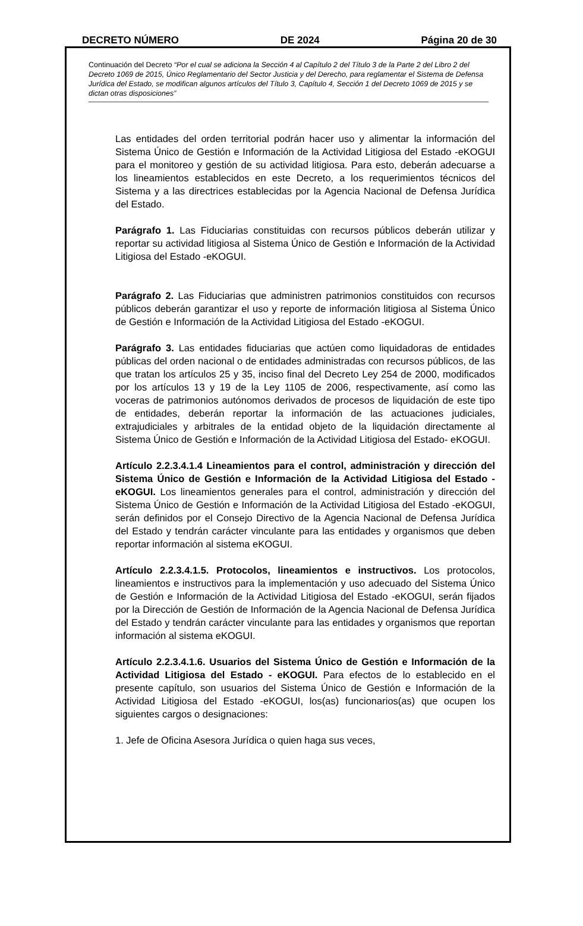DECRETO NÚMERO DE 2024 Página 20 de 30
Continuación del Decreto “Por el cual se adiciona la Sección 4 al Capítulo 2 del Título 3 de la Parte 2 del Libro 2 del Decreto 1069 de 2015, Único Reglamentario del Sector Justicia y del Derecho, para reglamentar el Sistema de Defensa Jurídica del Estado, se modifican algunos artículos del Título 3, Capítulo 4, Sección 1 del Decreto 1069 de 2015 y se dictan otras disposiciones”
Las entidades del orden territorial podrán hacer uso y alimentar la información del Sistema Único de Gestión e Información de la Actividad Litigiosa del Estado -eKOGUI para el monitoreo y gestión de su actividad litigiosa. Para esto, deberán adecuarse a los lineamientos establecidos en este Decreto, a los requerimientos técnicos del Sistema y a las directrices establecidas por la Agencia Nacional de Defensa Jurídica del Estado.
Parágrafo 1. Las Fiduciarias constituidas con recursos públicos deberán utilizar y reportar su actividad litigiosa al Sistema Único de Gestión e Información de la Actividad Litigiosa del Estado -eKOGUI.
Parágrafo 2. Las Fiduciarias que administren patrimonios constituidos con recursos públicos deberán garantizar el uso y reporte de información litigiosa al Sistema Único de Gestión e Información de la Actividad Litigiosa del Estado -eKOGUI.
Parágrafo 3. Las entidades fiduciarias que actúen como liquidadoras de entidades públicas del orden nacional o de entidades administradas con recursos públicos, de las que tratan los artículos 25 y 35, inciso final del Decreto Ley 254 de 2000, modificados por los artículos 13 y 19 de la Ley 1105 de 2006, respectivamente, así como las voceras de patrimonios autónomos derivados de procesos de liquidación de este tipo de entidades, deberán reportar la información de las actuaciones judiciales, extrajudiciales y arbitrales de la entidad objeto de la liquidación directamente al Sistema Único de Gestión e Información de la Actividad Litigiosa del Estado- eKOGUI.
Artículo 2.2.3.4.1.4 Lineamientos para el control, administración y dirección del Sistema Único de Gestión e Información de la Actividad Litigiosa del Estado - eKOGUI. Los lineamientos generales para el control, administración y dirección del Sistema Único de Gestión e Información de la Actividad Litigiosa del Estado -eKOGUI, serán definidos por el Consejo Directivo de la Agencia Nacional de Defensa Jurídica del Estado y tendrán carácter vinculante para las entidades y organismos que deben reportar información al sistema eKOGUI.
Artículo 2.2.3.4.1.5. Protocolos, lineamientos e instructivos. Los protocolos, lineamientos e instructivos para la implementación y uso adecuado del Sistema Único de Gestión e Información de la Actividad Litigiosa del Estado -eKOGUI, serán fijados por la Dirección de Gestión de Información de la Agencia Nacional de Defensa Jurídica del Estado y tendrán carácter vinculante para las entidades y organismos que reportan información al sistema eKOGUI.
Artículo 2.2.3.4.1.6. Usuarios del Sistema Único de Gestión e Información de la Actividad Litigiosa del Estado - eKOGUI. Para efectos de lo establecido en el presente capítulo, son usuarios del Sistema Único de Gestión e Información de la Actividad Litigiosa del Estado -eKOGUI, los(as) funcionarios(as) que ocupen los siguientes cargos o designaciones:
1. Jefe de Oficina Asesora Jurídica o quien haga sus veces,